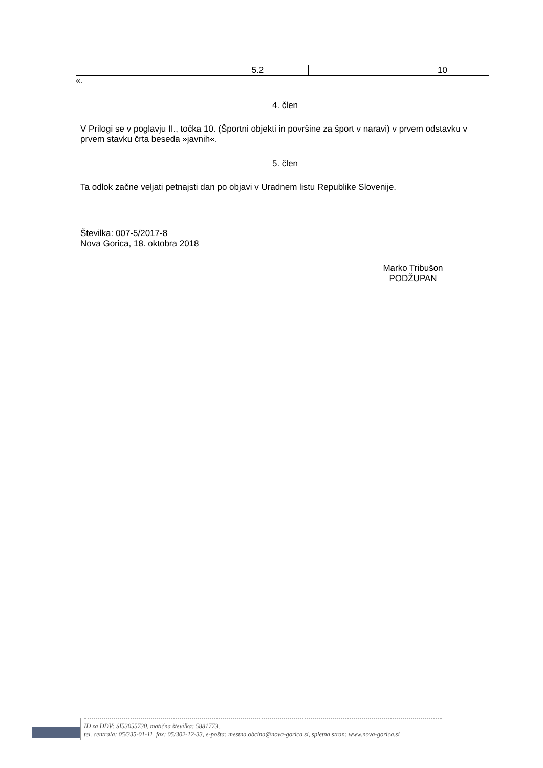| | 5.2 | | 10 |
«.
4. člen
V Prilogi se v poglavju II., točka 10. (Športni objekti in površine za šport v naravi) v prvem odstavku v prvem stavku črta beseda »javnih«.
5. člen
Ta odlok začne veljati petnajsti dan po objavi v Uradnem listu Republike Slovenije.
Številka: 007-5/2017-8
Nova Gorica, 18. oktobra 2018
Marko Tribušon
PODŽUPAN
ID za DDV: SI53055730, matična številka: 5881773,
tel. centrala: 05/335-01-11, fax: 05/302-12-33, e-pošta: mestna.obcina@nova-gorica.si, spletna stran: www.nova-gorica.si